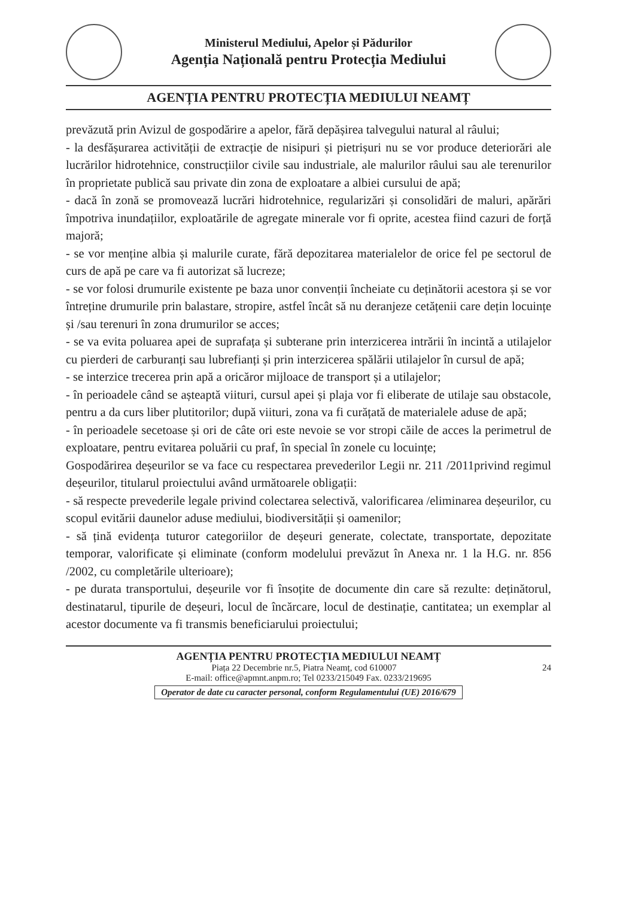Ministerul Mediului, Apelor și Pădurilor
Agenția Națională pentru Protecția Mediului
AGENȚIA PENTRU PROTECȚIA MEDIULUI NEAMȚ
prevăzută prin Avizul de gospodărire a apelor, fără depășirea talvegului natural al râului;
- la desfășurarea activității de extracție de nisipuri și pietrișuri nu se vor produce deteriorări ale lucrărilor hidrotehnice, construcțiilor civile sau industriale, ale malurilor râului sau ale terenurilor în proprietate publică sau private din zona de exploatare a albiei cursului de apă;
- dacă în zonă se promovează lucrări hidrotehnice, regularizări și consolidări de maluri, apărări împotriva inundațiilor, exploatările de agregate minerale vor fi oprite, acestea fiind cazuri de forță majoră;
- se vor menține albia și malurile curate, fără depozitarea materialelor de orice fel pe sectorul de curs de apă pe care va fi autorizat să lucreze;
- se vor folosi drumurile existente pe baza unor convenții încheiate cu deținătorii acestora și se vor întreține drumurile prin balastare, stropire, astfel încât să nu deranjeze cetățenii care dețin locuințe și /sau terenuri în zona drumurilor se acces;
- se va evita poluarea apei de suprafața și subterane prin interzicerea intrării în incintă a utilajelor cu pierderi de carburanți sau lubrefianți și prin interzicerea spălării utilajelor în cursul de apă;
- se interzice trecerea prin apă a oricăror mijloace de transport și a utilajelor;
- în perioadele când se așteaptă viituri, cursul apei și plaja vor fi eliberate de utilaje sau obstacole, pentru a da curs liber plutitorilor; după viituri, zona va fi curățată de materialele aduse de apă;
- în perioadele secetoase și ori de câte ori este nevoie se vor stropi căile de acces la perimetrul de exploatare, pentru evitarea poluării cu praf, în special în zonele cu locuințe;
Gospodărirea deșeurilor se va face cu respectarea prevederilor Legii nr. 211 /2011privind regimul deșeurilor, titularul proiectului având următoarele obligații:
- să respecte prevederile legale privind colectarea selectivă, valorificarea /eliminarea deșeurilor, cu scopul evitării daunelor aduse mediului, biodiversității și oamenilor;
- să țină evidența tuturor categoriilor de deșeuri generate, colectate, transportate, depozitate temporar, valorificate și eliminate (conform modelului prevăzut în Anexa nr. 1 la H.G. nr. 856 /2002, cu completările ulterioare);
- pe durata transportului, deșeurile vor fi însoțite de documente din care să rezulte: deținătorul, destinatarul, tipurile de deșeuri, locul de încărcare, locul de destinație, cantitatea; un exemplar al acestor documente va fi transmis beneficiarului proiectului;
AGENȚIA PENTRU PROTECȚIA MEDIULUI NEAMȚ
Piața 22 Decembrie nr.5, Piatra Neamț, cod 610007 24
E-mail: office@apmnt.anpm.ro; Tel 0233/215049 Fax. 0233/219695
Operator de date cu caracter personal, conform Regulamentului (UE) 2016/679